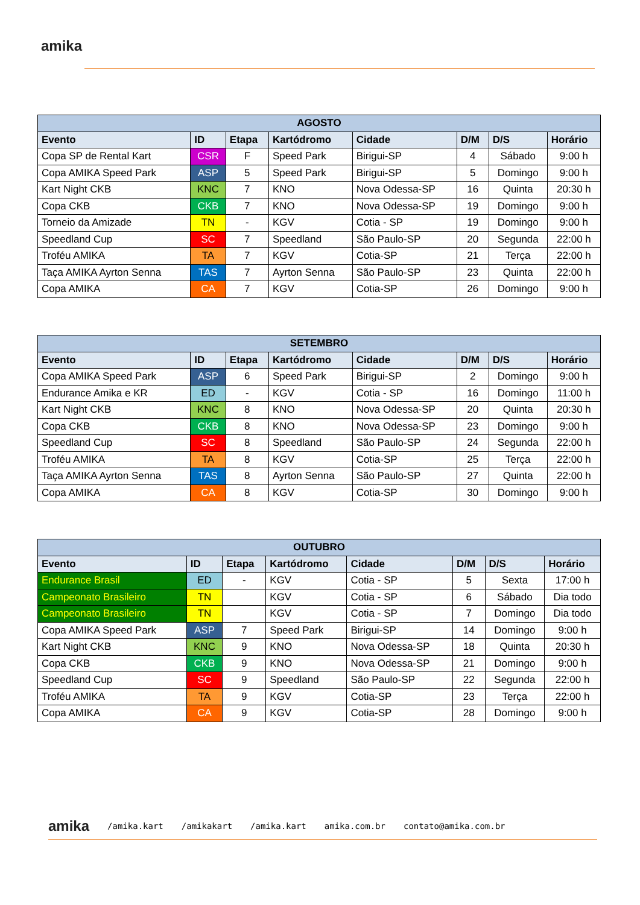amika
| AGOSTO | | | | | | | |
| --- | --- | --- | --- | --- | --- | --- | --- |
| Evento | ID | Etapa | Kartódromo | Cidade | D/M | D/S | Horário |
| Copa SP de Rental Kart | CSR | F | Speed Park | Birigui-SP | 4 | Sábado | 9:00 h |
| Copa AMIKA Speed Park | ASP | 5 | Speed Park | Birigui-SP | 5 | Domingo | 9:00 h |
| Kart Night CKB | KNC | 7 | KNO | Nova Odessa-SP | 16 | Quinta | 20:30 h |
| Copa CKB | CKB | 7 | KNO | Nova Odessa-SP | 19 | Domingo | 9:00 h |
| Torneio da Amizade | TN | - | KGV | Cotia - SP | 19 | Domingo | 9:00 h |
| Speedland Cup | SC | 7 | Speedland | São Paulo-SP | 20 | Segunda | 22:00 h |
| Troféu AMIKA | TA | 7 | KGV | Cotia-SP | 21 | Terça | 22:00 h |
| Taça AMIKA Ayrton Senna | TAS | 7 | Ayrton Senna | São Paulo-SP | 23 | Quinta | 22:00 h |
| Copa AMIKA | CA | 7 | KGV | Cotia-SP | 26 | Domingo | 9:00 h |
| SETEMBRO | | | | | | | |
| --- | --- | --- | --- | --- | --- | --- | --- |
| Evento | ID | Etapa | Kartódromo | Cidade | D/M | D/S | Horário |
| Copa AMIKA Speed Park | ASP | 6 | Speed Park | Birigui-SP | 2 | Domingo | 9:00 h |
| Endurance Amika e KR | ED | - | KGV | Cotia - SP | 16 | Domingo | 11:00 h |
| Kart Night CKB | KNC | 8 | KNO | Nova Odessa-SP | 20 | Quinta | 20:30 h |
| Copa CKB | CKB | 8 | KNO | Nova Odessa-SP | 23 | Domingo | 9:00 h |
| Speedland Cup | SC | 8 | Speedland | São Paulo-SP | 24 | Segunda | 22:00 h |
| Troféu AMIKA | TA | 8 | KGV | Cotia-SP | 25 | Terça | 22:00 h |
| Taça AMIKA Ayrton Senna | TAS | 8 | Ayrton Senna | São Paulo-SP | 27 | Quinta | 22:00 h |
| Copa AMIKA | CA | 8 | KGV | Cotia-SP | 30 | Domingo | 9:00 h |
| OUTUBRO | | | | | | | |
| --- | --- | --- | --- | --- | --- | --- | --- |
| Evento | ID | Etapa | Kartódromo | Cidade | D/M | D/S | Horário |
| Endurance Brasil | ED | - | KGV | Cotia - SP | 5 | Sexta | 17:00 h |
| Campeonato Brasileiro | TN | | KGV | Cotia - SP | 6 | Sábado | Dia todo |
| Campeonato Brasileiro | TN | | KGV | Cotia - SP | 7 | Domingo | Dia todo |
| Copa AMIKA Speed Park | ASP | 7 | Speed Park | Birigui-SP | 14 | Domingo | 9:00 h |
| Kart Night CKB | KNC | 9 | KNO | Nova Odessa-SP | 18 | Quinta | 20:30 h |
| Copa CKB | CKB | 9 | KNO | Nova Odessa-SP | 21 | Domingo | 9:00 h |
| Speedland Cup | SC | 9 | Speedland | São Paulo-SP | 22 | Segunda | 22:00 h |
| Troféu AMIKA | TA | 9 | KGV | Cotia-SP | 23 | Terça | 22:00 h |
| Copa AMIKA | CA | 9 | KGV | Cotia-SP | 28 | Domingo | 9:00 h |
amika /amika.kart /amikakart /amika.kart amika.com.br contato@amika.com.br